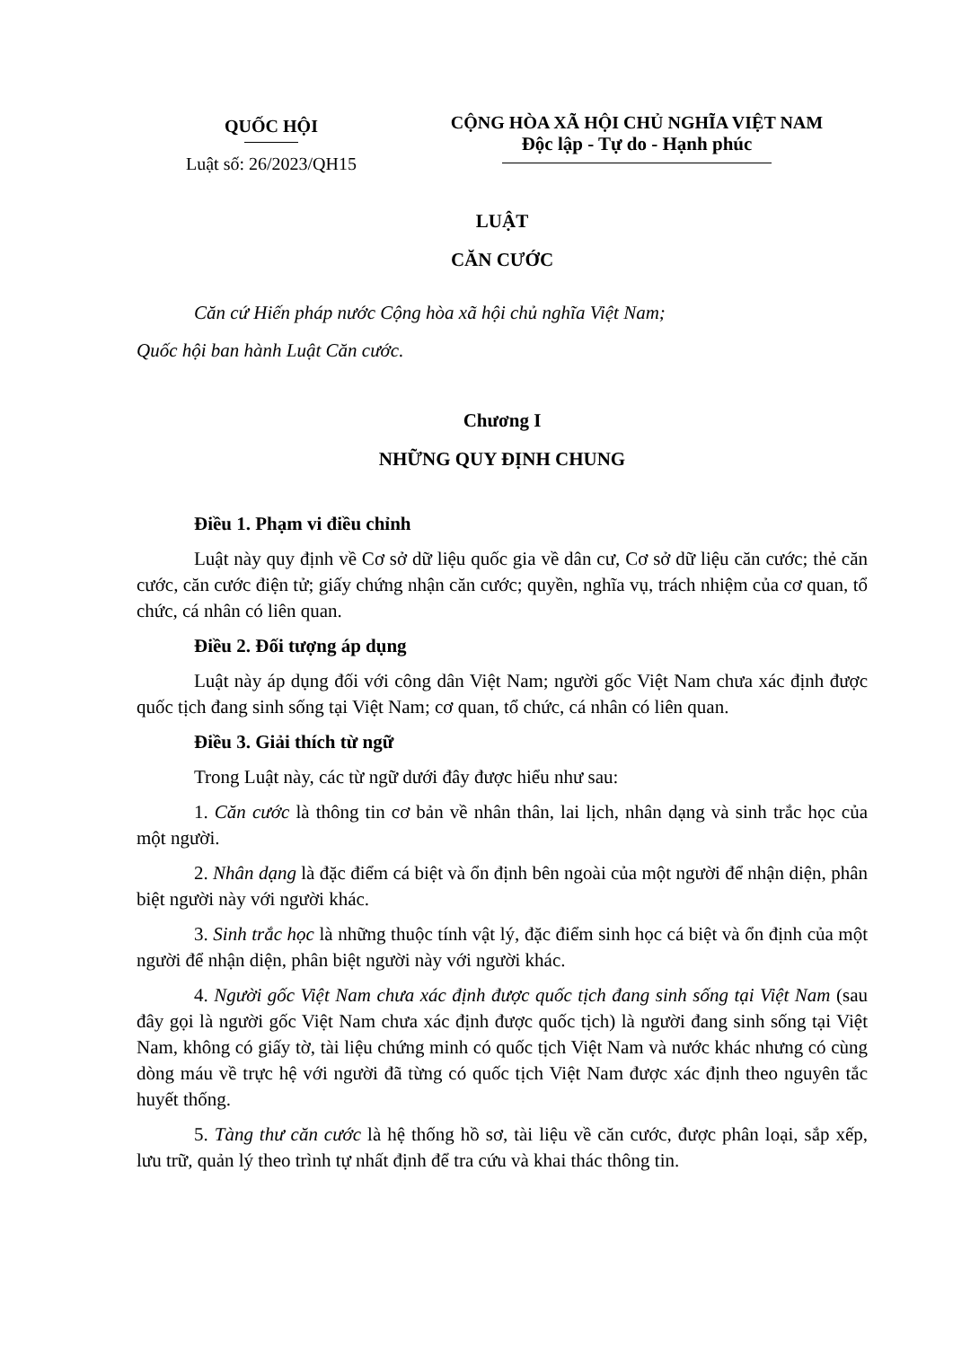QUỐC HỘI
Luật số: 26/2023/QH15
CỘNG HÒA XÃ HỘI CHỦ NGHĨA VIỆT NAM
Độc lập - Tự do - Hạnh phúc
LUẬT
CĂN CƯỚC
Căn cứ Hiến pháp nước Cộng hòa xã hội chủ nghĩa Việt Nam;
Quốc hội ban hành Luật Căn cước.
Chương I
NHỮNG QUY ĐỊNH CHUNG
Điều 1. Phạm vi điều chỉnh
Luật này quy định về Cơ sở dữ liệu quốc gia về dân cư, Cơ sở dữ liệu căn cước; thẻ căn cước, căn cước điện tử; giấy chứng nhận căn cước; quyền, nghĩa vụ, trách nhiệm của cơ quan, tổ chức, cá nhân có liên quan.
Điều 2. Đối tượng áp dụng
Luật này áp dụng đối với công dân Việt Nam; người gốc Việt Nam chưa xác định được quốc tịch đang sinh sống tại Việt Nam; cơ quan, tổ chức, cá nhân có liên quan.
Điều 3. Giải thích từ ngữ
Trong Luật này, các từ ngữ dưới đây được hiểu như sau:
1. Căn cước là thông tin cơ bản về nhân thân, lai lịch, nhân dạng và sinh trắc học của một người.
2. Nhân dạng là đặc điểm cá biệt và ổn định bên ngoài của một người để nhận diện, phân biệt người này với người khác.
3. Sinh trắc học là những thuộc tính vật lý, đặc điểm sinh học cá biệt và ổn định của một người để nhận diện, phân biệt người này với người khác.
4. Người gốc Việt Nam chưa xác định được quốc tịch đang sinh sống tại Việt Nam (sau đây gọi là người gốc Việt Nam chưa xác định được quốc tịch) là người đang sinh sống tại Việt Nam, không có giấy tờ, tài liệu chứng minh có quốc tịch Việt Nam và nước khác nhưng có cùng dòng máu về trực hệ với người đã từng có quốc tịch Việt Nam được xác định theo nguyên tắc huyết thống.
5. Tàng thư căn cước là hệ thống hồ sơ, tài liệu về căn cước, được phân loại, sắp xếp, lưu trữ, quản lý theo trình tự nhất định để tra cứu và khai thác thông tin.